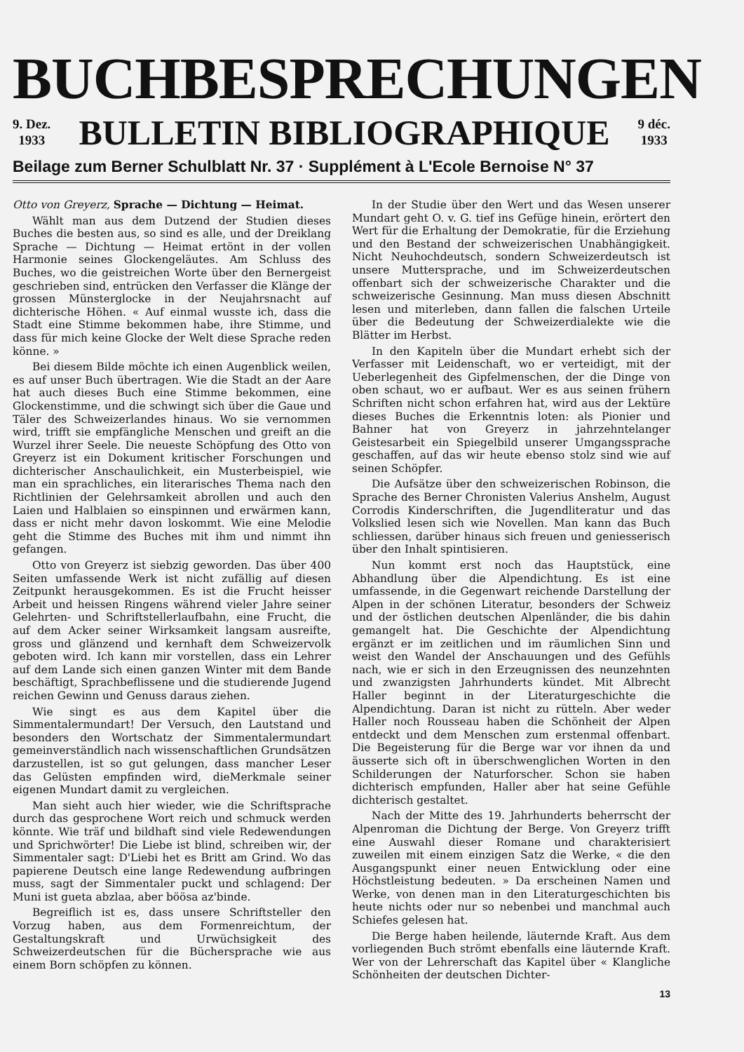BUCHBESPRECHUNGEN
9. Dez.
1933
BULLETIN BIBLIOGRAPHIQUE
9 déc.
1933
Beilage zum Berner Schulblatt Nr. 37 · Supplément à L'Ecole Bernoise N° 37
Otto von Greyerz, Sprache — Dichtung — Heimat.
Wählt man aus dem Dutzend der Studien dieses Buches die besten aus, so sind es alle, und der Dreiklang Sprache — Dichtung — Heimat ertönt in der vollen Harmonie seines Glockengeläutes. Am Schluss des Buches, wo die geistreichen Worte über den Bernergeist geschrieben sind, entrücken den Verfasser die Klänge der grossen Münsterglocke in der Neujahrsnacht auf dichterische Höhen. « Auf einmal wusste ich, dass die Stadt eine Stimme bekommen habe, ihre Stimme, und dass für mich keine Glocke der Welt diese Sprache reden könne. »
Bei diesem Bilde möchte ich einen Augenblick weilen, es auf unser Buch übertragen. Wie die Stadt an der Aare hat auch dieses Buch eine Stimme bekommen, eine Glockenstimme, und die schwingt sich über die Gaue und Täler des Schweizerlandes hinaus. Wo sie vernommen wird, trifft sie empfängliche Menschen und greift an die Wurzel ihrer Seele. Die neueste Schöpfung des Otto von Greyerz ist ein Dokument kritischer Forschungen und dichterischer Anschaulichkeit, ein Musterbeispiel, wie man ein sprachliches, ein literarisches Thema nach den Richtlinien der Gelehrsamkeit abrollen und auch den Laien und Halblaien so einspinnen und erwärmen kann, dass er nicht mehr davon loskommt. Wie eine Melodie geht die Stimme des Buches mit ihm und nimmt ihn gefangen.
Otto von Greyerz ist siebzig geworden. Das über 400 Seiten umfassende Werk ist nicht zufällig auf diesen Zeitpunkt herausgekommen. Es ist die Frucht heisser Arbeit und heissen Ringens während vieler Jahre seiner Gelehrten- und Schriftstellerlaufbahn, eine Frucht, die auf dem Acker seiner Wirksamkeit langsam ausreifte, gross und glänzend und kernhaft dem Schweizervolk geboten wird. Ich kann mir vorstellen, dass ein Lehrer auf dem Lande sich einen ganzen Winter mit dem Bande beschäftigt, Sprachbeflissene und die studierende Jugend reichen Gewinn und Genuss daraus ziehen.
Wie singt es aus dem Kapitel über die Simmentalermundart! Der Versuch, den Lautstand und besonders den Wortschatz der Simmentalermundart gemeinverständlich nach wissenschaftlichen Grundsätzen darzustellen, ist so gut gelungen, dass mancher Leser das Gelüsten empfinden wird, dieMerkmale seiner eigenen Mundart damit zu vergleichen.
Man sieht auch hier wieder, wie die Schriftsprache durch das gesprochene Wort reich und schmuck werden könnte. Wie träf und bildhaft sind viele Redewendungen und Sprichwörter! Die Liebe ist blind, schreiben wir, der Simmentaler sagt: D'Liebi het es Britt am Grind. Wo das papierene Deutsch eine lange Redewendung aufbringen muss, sagt der Simmentaler puckt und schlagend: Der Muni ist gueta abzlaa, aber böösa az'binde.
Begreiflich ist es, dass unsere Schriftsteller den Vorzug haben, aus dem Formenreichtum, der Gestaltungskraft und Urwüchsigkeit des Schweizerdeutschen für die Büchersprache wie aus einem Born schöpfen zu können.
In der Studie über den Wert und das Wesen unserer Mundart geht O. v. G. tief ins Gefüge hinein, erörtert den Wert für die Erhaltung der Demokratie, für die Erziehung und den Bestand der schweizerischen Unabhängigkeit. Nicht Neuhochdeutsch, sondern Schweizerdeutsch ist unsere Muttersprache, und im Schweizerdeutschen offenbart sich der schweizerische Charakter und die schweizerische Gesinnung. Man muss diesen Abschnitt lesen und miterleben, dann fallen die falschen Urteile über die Bedeutung der Schweizerdialekte wie die Blätter im Herbst.
In den Kapiteln über die Mundart erhebt sich der Verfasser mit Leidenschaft, wo er verteidigt, mit der Ueberlegenheit des Gipfelmenschen, der die Dinge von oben schaut, wo er aufbaut. Wer es aus seinen frühern Schriften nicht schon erfahren hat, wird aus der Lektüre dieses Buches die Erkenntnis loten: als Pionier und Bahner hat von Greyerz in jahrzehntelanger Geistesarbeit ein Spiegelbild unserer Umgangssprache geschaffen, auf das wir heute ebenso stolz sind wie auf seinen Schöpfer.
Die Aufsätze über den schweizerischen Robinson, die Sprache des Berner Chronisten Valerius Anshelm, August Corrodis Kinderschriften, die Jugendliteratur und das Volkslied lesen sich wie Novellen. Man kann das Buch schliessen, darüber hinaus sich freuen und geniesserisch über den Inhalt spintisieren.
Nun kommt erst noch das Hauptstück, eine Abhandlung über die Alpendichtung. Es ist eine umfassende, in die Gegenwart reichende Darstellung der Alpen in der schönen Literatur, besonders der Schweiz und der östlichen deutschen Alpenländer, die bis dahin gemangelt hat. Die Geschichte der Alpendichtung ergänzt er im zeitlichen und im räumlichen Sinn und weist den Wandel der Anschauungen und des Gefühls nach, wie er sich in den Erzeugnissen des neunzehnten und zwanzigsten Jahrhunderts kündet. Mit Albrecht Haller beginnt in der Literaturgeschichte die Alpendichtung. Daran ist nicht zu rütteln. Aber weder Haller noch Rousseau haben die Schönheit der Alpen entdeckt und dem Menschen zum erstenmal offenbart. Die Begeisterung für die Berge war vor ihnen da und äusserte sich oft in überschwenglichen Worten in den Schilderungen der Naturforscher. Schon sie haben dichterisch empfunden, Haller aber hat seine Gefühle dichterisch gestaltet.
Nach der Mitte des 19. Jahrhunderts beherrscht der Alpenroman die Dichtung der Berge. Von Greyerz trifft eine Auswahl dieser Romane und charakterisiert zuweilen mit einem einzigen Satz die Werke, « die den Ausgangspunkt einer neuen Entwicklung oder eine Höchstleistung bedeuten. » Da erscheinen Namen und Werke, von denen man in den Literaturgeschichten bis heute nichts oder nur so nebenbei und manchmal auch Schiefes gelesen hat.
Die Berge haben heilende, läuternde Kraft. Aus dem vorliegenden Buch strömt ebenfalls eine läuternde Kraft. Wer von der Lehrerschaft das Kapitel über « Klangliche Schönheiten der deutschen Dichter-
13